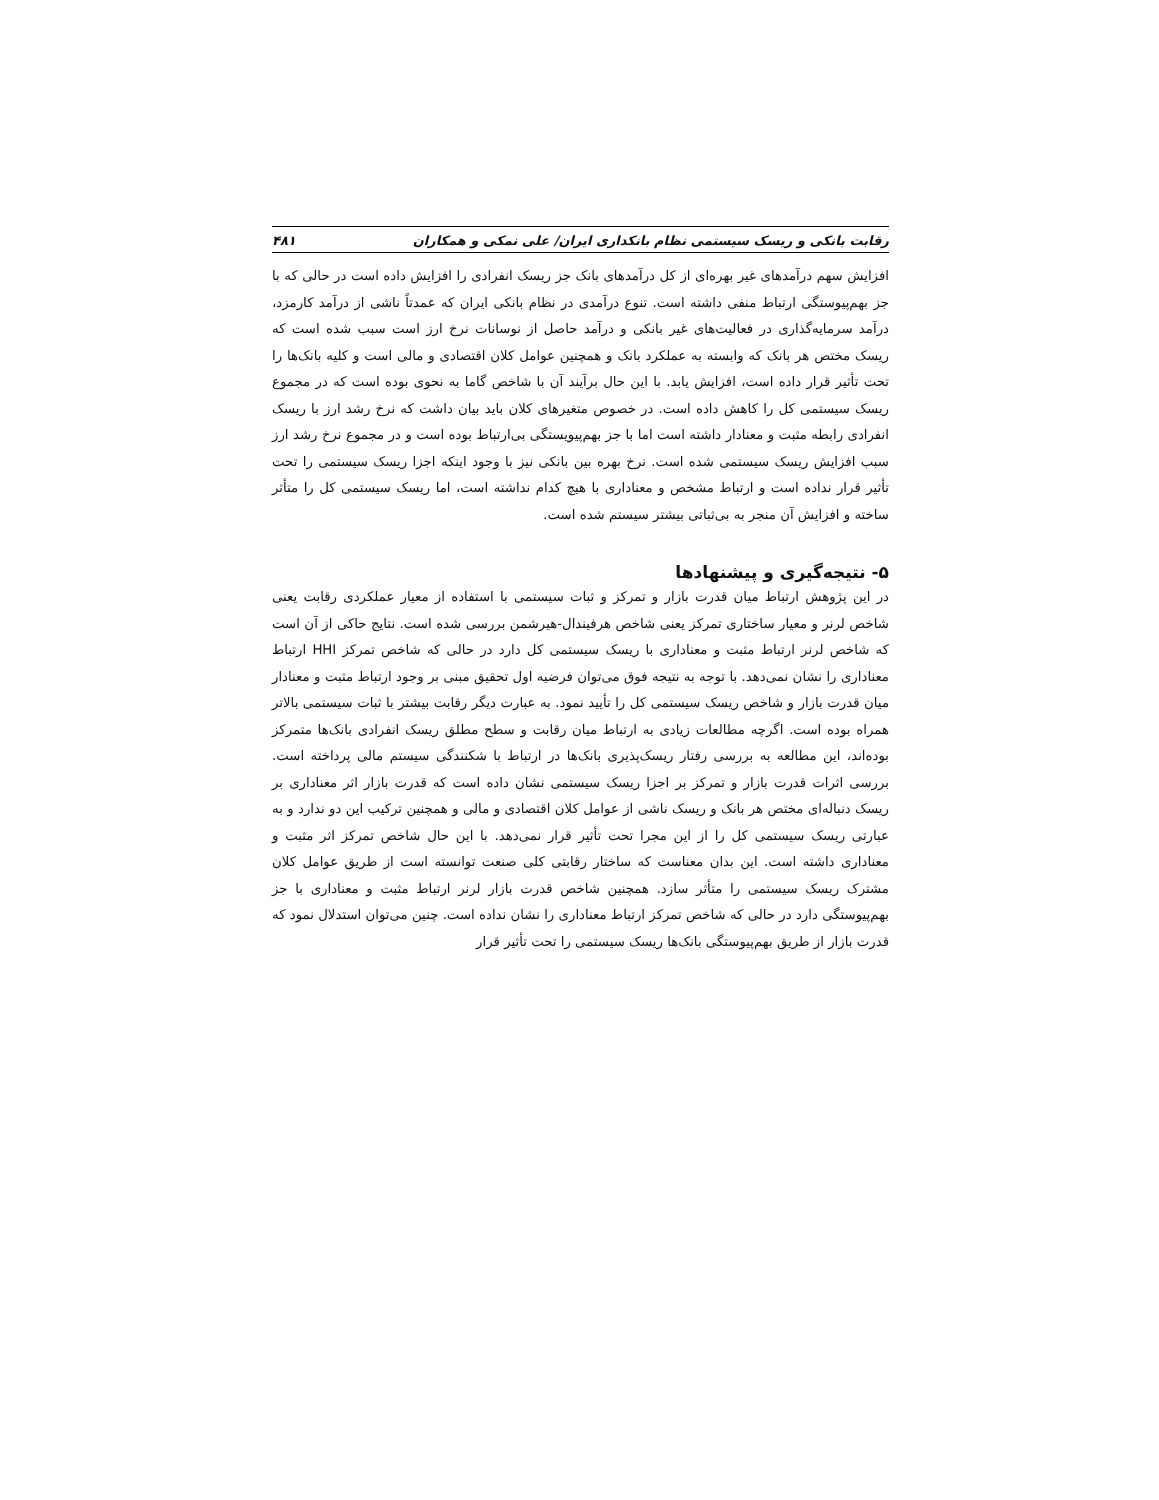رقابت بانکی و ریسک سیستمی نظام بانکداری ایران/ علی نمکی و همکاران ۴۸۱
افزایش سهم درآمدهای غیر بهره‌ای از کل درآمدهای بانک جز ریسک انفرادی را افزایش داده است در حالی که با جز بهم‌پیوستگی ارتباط منفی داشته است. تنوع درآمدی در نظام بانکی ایران که عمدتاً ناشی از درآمد کارمزد، درآمد سرمایه‌گذاری در فعالیت‌های غیر بانکی و درآمد حاصل از نوسانات نرخ ارز است سبب شده است که ریسک مختص هر بانک که وابسته به عملکرد بانک و همچنین عوامل کلان اقتصادی و مالی است و کلیه بانک‌ها را تحت تأثیر قرار داده است، افزایش یابد. با این حال برآیند آن با شاخص گاما به نحوی بوده است که در مجموع ریسک سیستمی کل را کاهش داده است. در خصوص متغیرهای کلان باید بیان داشت که نرخ رشد ارز با ریسک انفرادی رابطه مثبت و معنادار داشته است اما با جز بهم‌پیویستگی بی‌ارتباط بوده است و در مجموع نرخ رشد ارز سبب افزایش ریسک سیستمی شده است. نرخ بهره بین بانکی نیز با وجود اینکه اجزا ریسک سیستمی را تحت تأثیر قرار نداده است و ارتباط مشخص و معناداری با هیچ کدام نداشته است، اما ریسک سیستمی کل را متأثر ساخته و افزایش آن منجر به بی‌ثباتی بیشتر سیستم شده است.
۵- نتیجه‌گیری و پیشنهادها
در این پژوهش ارتباط میان قدرت بازار و تمرکز و ثبات سیستمی با استفاده از معیار عملکردی رقابت یعنی شاخص لرنر و معیار ساختاری تمرکز یعنی شاخص هرفیندال-هیرشمن بررسی شده است. نتایج حاکی از آن است که شاخص لرنر ارتباط مثبت و معناداری با ریسک سیستمی کل دارد در حالی که شاخص تمرکز HHI ارتباط معناداری را نشان نمی‌دهد. با توجه به نتیجه فوق می‌توان فرضیه اول تحقیق مبنی بر وجود ارتباط مثبت و معنادار میان قدرت بازار و شاخص ریسک سیستمی کل را تأیید نمود. به عبارت دیگر رقابت بیشتر با ثبات سیستمی بالاتر همراه بوده است. اگرچه مطالعات زیادی به ارتباط میان رقابت و سطح مطلق ریسک انفرادی بانک‌ها متمرکز بوده‌اند، این مطالعه به بررسی رفتار ریسک‌پذیری بانک‌ها در ارتباط با شکنندگی سیستم مالی پرداخته است. بررسی اثرات قدرت بازار و تمرکز بر اجزا ریسک سیستمی نشان داده است که قدرت بازار اثر معناداری بر ریسک دنباله‌ای مختص هر بانک و ریسک ناشی از عوامل کلان اقتصادی و مالی و همچنین ترکیب این دو ندارد و به عبارتی ریسک سیستمی کل را از این مجرا تحت تأثیر قرار نمی‌دهد. با این حال شاخص تمرکز اثر مثبت و معناداری داشته است. این بدان معناست که ساختار رقابتی کلی صنعت توانسته است از طریق عوامل کلان مشترک ریسک سیستمی را متأثر سازد. همچنین شاخص قدرت بازار لرنر ارتباط مثبت و معناداری با جز بهم‌پیوستگی دارد در حالی که شاخص تمرکز ارتباط معناداری را نشان نداده است. چنین می‌توان استدلال نمود که قدرت بازار از طریق بهم‌پیوستگی بانک‌ها ریسک سیستمی را تحت تأثیر قرار